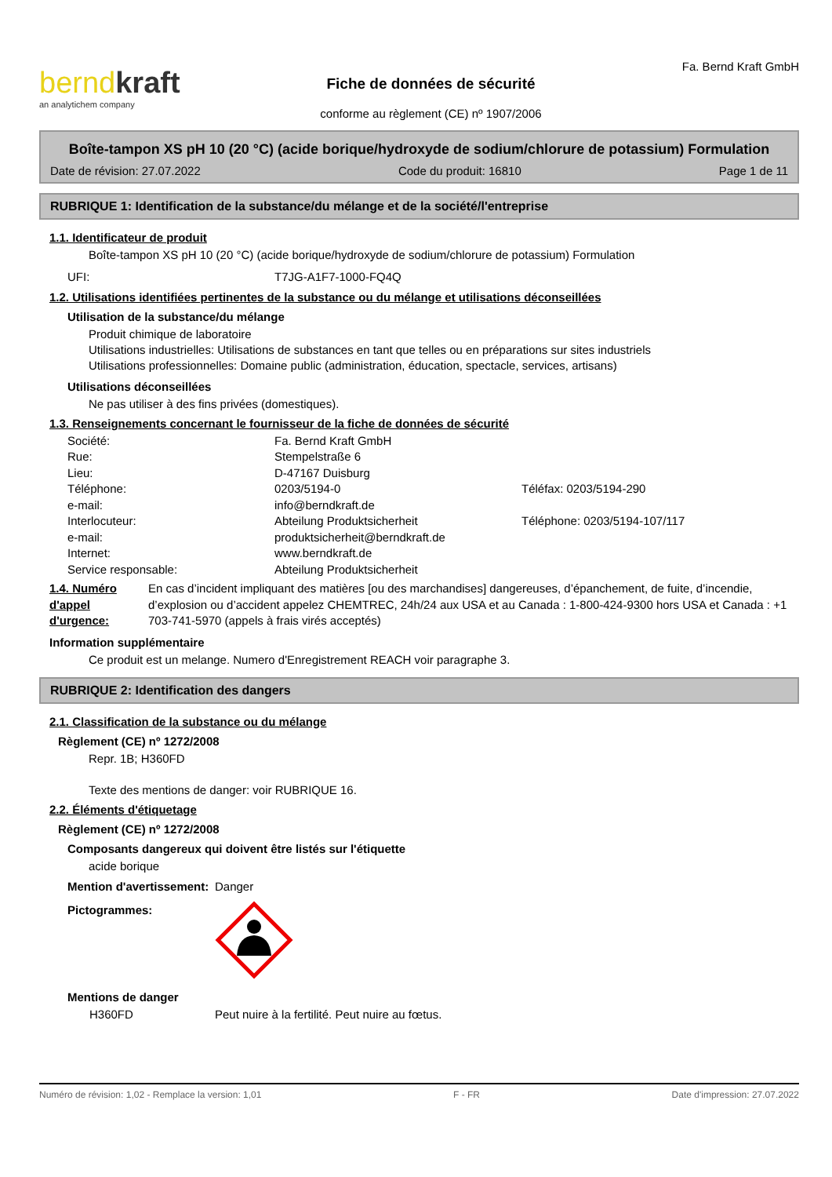berndkraft
an analytichem company
Fiche de données de sécurité
conforme au règlement (CE) nº 1907/2006
Fa. Bernd Kraft GmbH
Boîte-tampon XS pH 10 (20 °C) (acide borique/hydroxyde de sodium/chlorure de potassium) Formulation
Date de révision: 27.07.2022 Code du produit: 16810 Page 1 de 11
RUBRIQUE 1: Identification de la substance/du mélange et de la société/l'entreprise
1.1. Identificateur de produit
Boîte-tampon XS pH 10 (20 °C) (acide borique/hydroxyde de sodium/chlorure de potassium) Formulation
UFI: T7JG-A1F7-1000-FQ4Q
1.2. Utilisations identifiées pertinentes de la substance ou du mélange et utilisations déconseillées
Utilisation de la substance/du mélange
Produit chimique de laboratoire
Utilisations industrielles: Utilisations de substances en tant que telles ou en préparations sur sites industriels
Utilisations professionnelles: Domaine public (administration, éducation, spectacle, services, artisans)
Utilisations déconseillées
Ne pas utiliser à des fins privées (domestiques).
1.3. Renseignements concernant le fournisseur de la fiche de données de sécurité
Société: Fa. Bernd Kraft GmbH
Rue: Stempelstraße 6
Lieu: D-47167 Duisburg
Téléphone: 0203/5194-0 Téléfax: 0203/5194-290
e-mail: info@berndkraft.de
Interlocuteur: Abteilung Produktsicherheit Téléphone: 0203/5194-107/117
e-mail: produktsicherheit@berndkraft.de
Internet: www.berndkraft.de
Service responsable: Abteilung Produktsicherheit
1.4. Numéro d'appel d'urgence: En cas d’incident impliquant des matières [ou des marchandises] dangereuses, d’épanchement, de fuite, d’incendie, d’explosion ou d’accident appelez CHEMTREC, 24h/24 aux USA et au Canada : 1-800-424-9300 hors USA et Canada : +1 703-741-5970 (appels à frais virés acceptés)
Information supplémentaire
Ce produit est un melange. Numero d'Enregistrement REACH voir paragraphe 3.
RUBRIQUE 2: Identification des dangers
2.1. Classification de la substance ou du mélange
Règlement (CE) nº 1272/2008
Repr. 1B; H360FD
Texte des mentions de danger: voir RUBRIQUE 16.
2.2. Éléments d'étiquetage
Règlement (CE) nº 1272/2008
Composants dangereux qui doivent être listés sur l'étiquette
acide borique
Mention d'avertissement: Danger
Pictogrammes:
Mentions de danger
H360FD Peut nuire à la fertilité. Peut nuire au fœtus.
Numéro de révision: 1,02 - Remplace la version: 1,01 F - FR Date d'impression: 27.07.2022